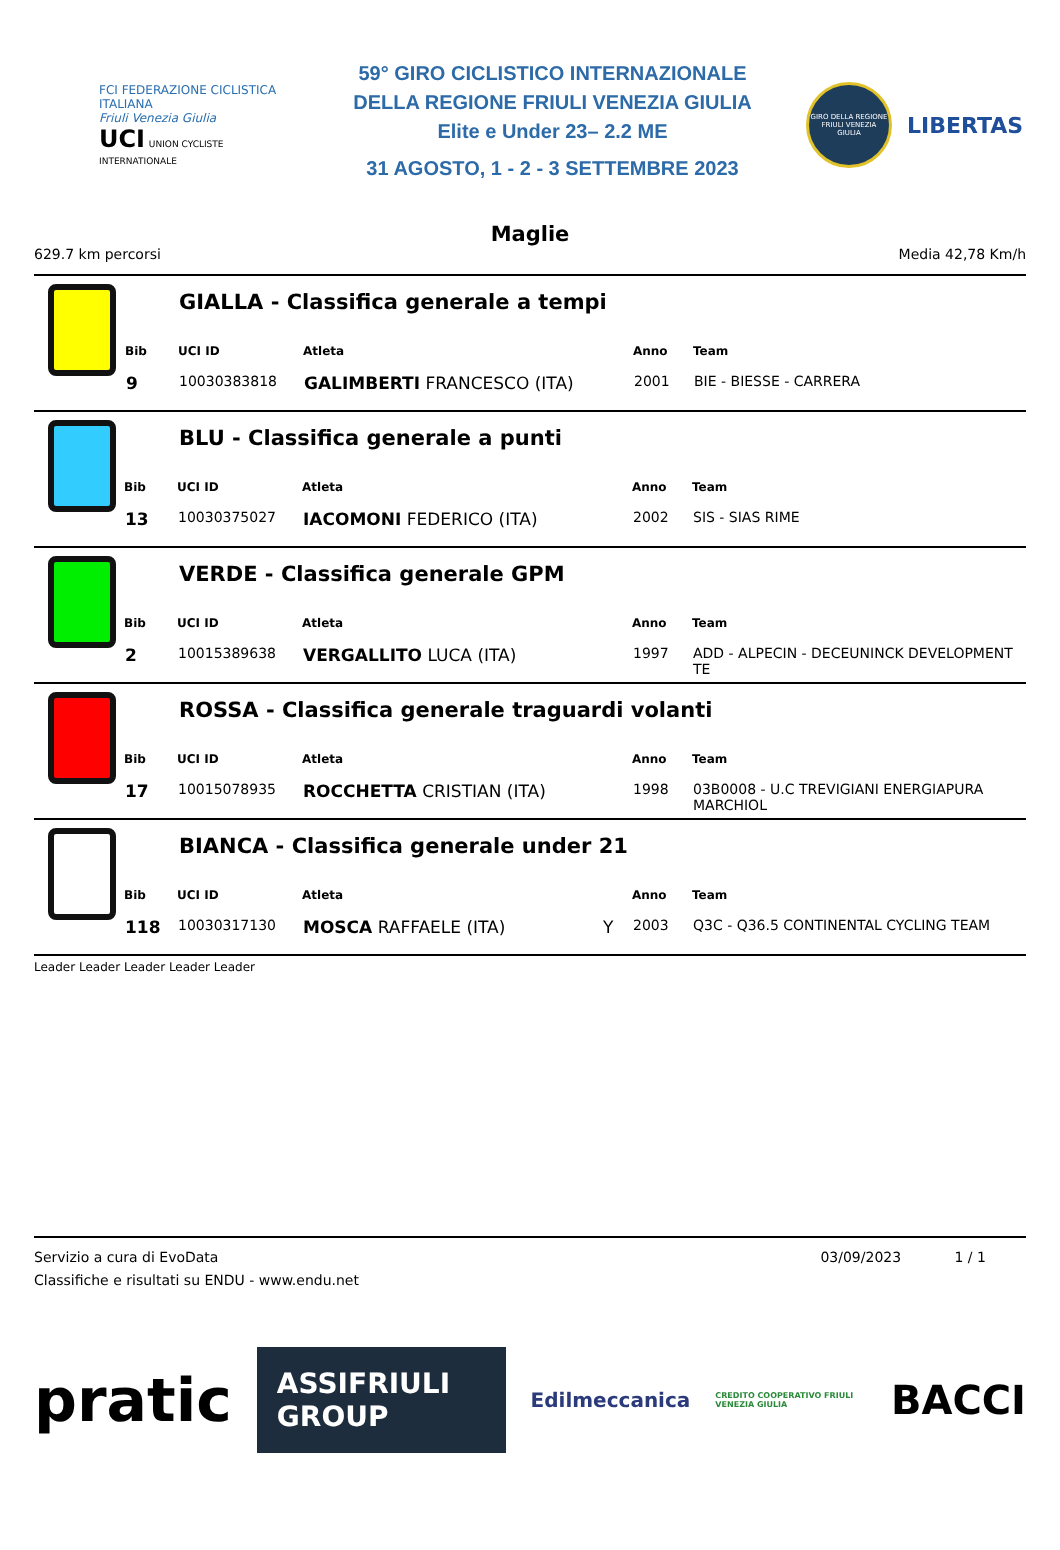FCI FEDERAZIONE CICLISTICA ITALIANA
Friuli Venezia Giulia
UCI UNION CYCLISTE INTERNATIONALE
59° GIRO CICLISTICO INTERNAZIONALE
DELLA REGIONE FRIULI VENEZIA GIULIA
Elite e Under 23– 2.2 ME
31 AGOSTO, 1 - 2 - 3 SETTEMBRE 2023
GIRO DELLA REGIONE FRIULI VENEZIA GIULIA
LIBERTAS
Maglie
629.7 km percorsi Media 42,78 Km/h
GIALLA - Classifica generale a tempi
| | Bib | UCI ID | Atleta | | Anno | Team |
| --- | --- | --- | --- | --- | --- | --- |
| | 9 | 10030383818 | GALIMBERTI FRANCESCO (ITA) | | 2001 | BIE - BIESSE - CARRERA |
BLU - Classifica generale a punti
| Bib | UCI ID | Atleta | | Anno | Team |
| --- | --- | --- | --- | --- | --- |
| 13 | 10030375027 | IACOMONI FEDERICO (ITA) | | 2002 | SIS - SIAS RIME |
VERDE - Classifica generale GPM
| Bib | UCI ID | Atleta | | Anno | Team |
| --- | --- | --- | --- | --- | --- |
| 2 | 10015389638 | VERGALLITO LUCA (ITA) | | 1997 | ADD - ALPECIN - DECEUNINCK DEVELOPMENT TE |
ROSSA - Classifica generale traguardi volanti
| Bib | UCI ID | Atleta | | Anno | Team |
| --- | --- | --- | --- | --- | --- |
| 17 | 10015078935 | ROCCHETTA CRISTIAN (ITA) | | 1998 | 03B0008 - U.C TREVIGIANI ENERGIAPURA MARCHIOL |
BIANCA - Classifica generale under 21
| Bib | UCI ID | Atleta | | Anno | Team |
| --- | --- | --- | --- | --- | --- |
| 118 | 10030317130 | MOSCA RAFFAELE (ITA) | Y | 2003 | Q3C - Q36.5 CONTINENTAL CYCLING TEAM |
Leader Leader Leader Leader Leader
Servizio a cura di EvoData
Classifiche e risultati su ENDU - www.endu.net
03/09/2023 1 / 1
pratic ASSIFRIULI GROUP Edilmeccanica CREDITO COOPERATIVO FRIULI VENEZIA GIULIA BACCI